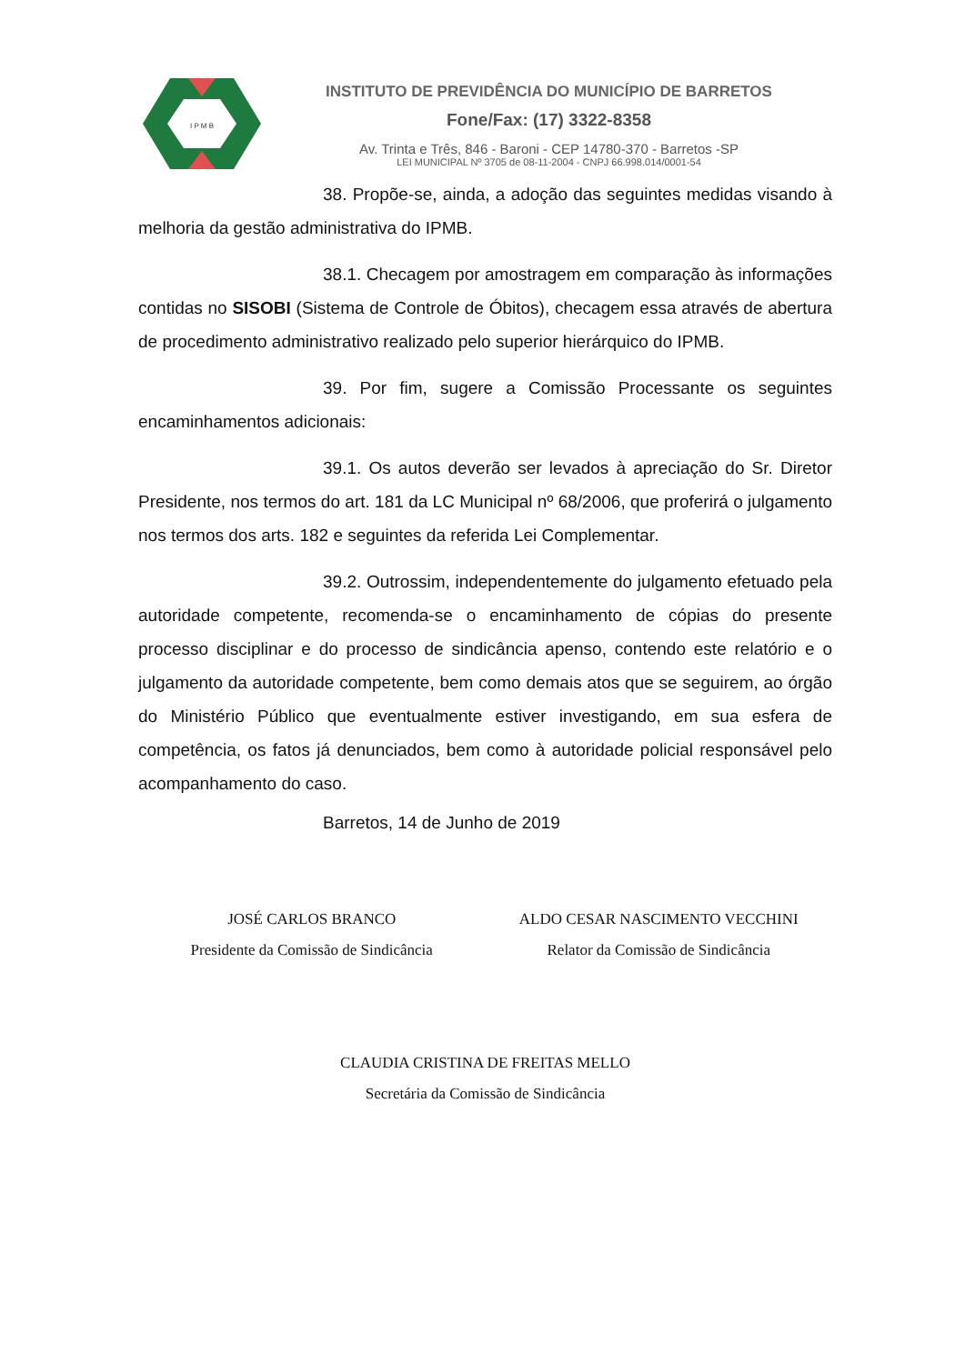I P M B
INSTITUTO DE PREVIDÊNCIA DO MUNICÍPIO DE BARRETOS
Fone/Fax: (17) 3322-8358
Av. Trinta e Três, 846 - Baroni - CEP 14780-370 - Barretos -SP
LEI MUNICIPAL Nº 3705 de 08-11-2004 - CNPJ 66.998.014/0001-54
38. Propõe-se, ainda, a adoção das seguintes medidas visando à melhoria da gestão administrativa do IPMB.
38.1. Checagem por amostragem em comparação às informações contidas no SISOBI (Sistema de Controle de Óbitos), checagem essa através de abertura de procedimento administrativo realizado pelo superior hierárquico do IPMB.
39. Por fim, sugere a Comissão Processante os seguintes encaminhamentos adicionais:
39.1. Os autos deverão ser levados à apreciação do Sr. Diretor Presidente, nos termos do art. 181 da LC Municipal nº 68/2006, que proferirá o julgamento nos termos dos arts. 182 e seguintes da referida Lei Complementar.
39.2. Outrossim, independentemente do julgamento efetuado pela autoridade competente, recomenda-se o encaminhamento de cópias do presente processo disciplinar e do processo de sindicância apenso, contendo este relatório e o julgamento da autoridade competente, bem como demais atos que se seguirem, ao órgão do Ministério Público que eventualmente estiver investigando, em sua esfera de competência, os fatos já denunciados, bem como à autoridade policial responsável pelo acompanhamento do caso.
Barretos, 14 de Junho de 2019
JOSÉ CARLOS BRANCO
Presidente da Comissão de Sindicância
ALDO CESAR NASCIMENTO VECCHINI
Relator da Comissão de Sindicância
CLAUDIA CRISTINA DE FREITAS MELLO
Secretária da Comissão de Sindicância